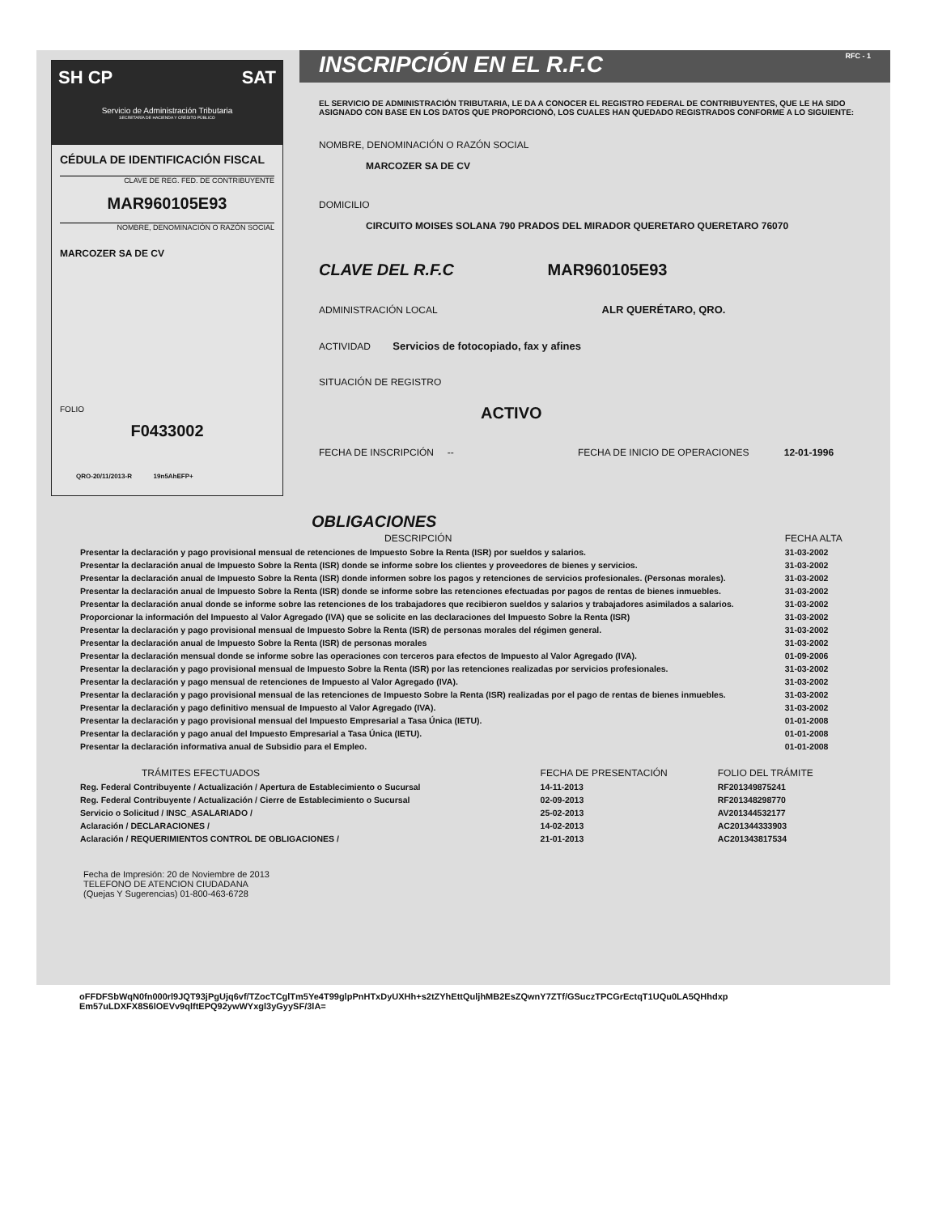SH CP SAT
Servicio de Administración Tributaria
SECRETARÍA DE HACIENDA Y CRÉDITO PÚBLICO
CÉDULA DE IDENTIFICACIÓN FISCAL
CLAVE DE REG. FED. DE CONTRIBUYENTE
MAR960105E93
NOMBRE, DENOMINACIÓN O RAZÓN SOCIAL
MARCOZER SA DE CV
FOLIO
F0433002
QRO-20/11/2013-R 19n5AhEFP+
INSCRIPCIÓN EN EL R.F.C RFC - 1
EL SERVICIO DE ADMINISTRACIÓN TRIBUTARIA, LE DA A CONOCER EL REGISTRO FEDERAL DE CONTRIBUYENTES, QUE LE HA SIDO ASIGNADO CON BASE EN LOS DATOS QUE PROPORCIONÓ, LOS CUALES HAN QUEDADO REGISTRADOS CONFORME A LO SIGUIENTE:
NOMBRE, DENOMINACIÓN O RAZÓN SOCIAL
MARCOZER SA DE CV
DOMICILIO
CIRCUITO MOISES SOLANA 790 PRADOS DEL MIRADOR QUERETARO QUERETARO 76070
CLAVE DEL R.F.C MAR960105E93
ADMINISTRACIÓN LOCAL ALR QUERÉTARO, QRO.
ACTIVIDAD Servicios de fotocopiado, fax y afines
SITUACIÓN DE REGISTRO
ACTIVO
FECHA DE INSCRIPCIÓN -- FECHA DE INICIO DE OPERACIONES 12-01-1996
OBLIGACIONES
| DESCRIPCIÓN | FECHA ALTA |
| --- | --- |
| Presentar la declaración y pago provisional mensual de retenciones de Impuesto Sobre la Renta (ISR) por sueldos y salarios. | 31-03-2002 |
| Presentar la declaración anual de Impuesto Sobre la Renta (ISR) donde se informe sobre los clientes y proveedores de bienes y servicios. | 31-03-2002 |
| Presentar la declaración anual de Impuesto Sobre la Renta (ISR) donde informen sobre los pagos y retenciones de servicios profesionales. (Personas morales). | 31-03-2002 |
| Presentar la declaración anual de Impuesto Sobre la Renta (ISR) donde se informe sobre las retenciones efectuadas por pagos de rentas de bienes inmuebles. | 31-03-2002 |
| Presentar la declaración anual donde se informe sobre las retenciones de los trabajadores que recibieron sueldos y salarios y trabajadores asimilados a salarios. | 31-03-2002 |
| Proporcionar la información del Impuesto al Valor Agregado (IVA) que se solicite en las declaraciones del Impuesto Sobre la Renta (ISR) | 31-03-2002 |
| Presentar la declaración y pago provisional mensual de Impuesto Sobre la Renta (ISR) de personas morales del régimen general. | 31-03-2002 |
| Presentar la declaración anual de Impuesto Sobre la Renta (ISR) de personas morales | 31-03-2002 |
| Presentar la declaración mensual donde se informe sobre las operaciones con terceros para efectos de Impuesto al Valor Agregado (IVA). | 01-09-2006 |
| Presentar la declaración y pago provisional mensual de Impuesto Sobre la Renta (ISR) por las retenciones realizadas por servicios profesionales. | 31-03-2002 |
| Presentar la declaración y pago mensual de retenciones de Impuesto al Valor Agregado (IVA). | 31-03-2002 |
| Presentar la declaración y pago provisional mensual de las retenciones de Impuesto Sobre la Renta (ISR) realizadas por el pago de rentas de bienes inmuebles. | 31-03-2002 |
| Presentar la declaración y pago definitivo mensual de Impuesto al Valor Agregado (IVA). | 31-03-2002 |
| Presentar la declaración y pago provisional mensual del Impuesto Empresarial a Tasa Única (IETU). | 01-01-2008 |
| Presentar la declaración y pago anual del Impuesto Empresarial a Tasa Única (IETU). | 01-01-2008 |
| Presentar la declaración informativa anual de Subsidio para el Empleo. | 01-01-2008 |
| TRÁMITES EFECTUADOS | FECHA DE PRESENTACIÓN | FOLIO DEL TRÁMITE |
| --- | --- | --- |
| Reg. Federal Contribuyente / Actualización / Apertura de Establecimiento o Sucursal | 14-11-2013 | RF201349875241 |
| Reg. Federal Contribuyente / Actualización / Cierre de Establecimiento o Sucursal | 02-09-2013 | RF201348298770 |
| Servicio o Solicitud / INSC_ASALARIADO / | 25-02-2013 | AV201344532177 |
| Aclaración / DECLARACIONES / | 14-02-2013 | AC201344333903 |
| Aclaración / REQUERIMIENTOS CONTROL DE OBLIGACIONES / | 21-01-2013 | AC201343817534 |
Fecha de Impresión: 20 de Noviembre de 2013
TELEFONO DE ATENCION CIUDADANA
(Quejas Y Sugerencias) 01-800-463-6728
oFFDFSbWqN0fn000rl9JQT93jPgUjq6vf/TZocTCglTm5Ye4T99glpPnHTxDyUXHh+s2tZYhEttQuljhMB2EsZQwnY7ZTf/GSuczTPCGrEctqT1UQu0LA5QHhdxp
Em57uLDXFX8S6lOEVv9qlftEPQ92ywWYxgl3yGyySF/3lA=